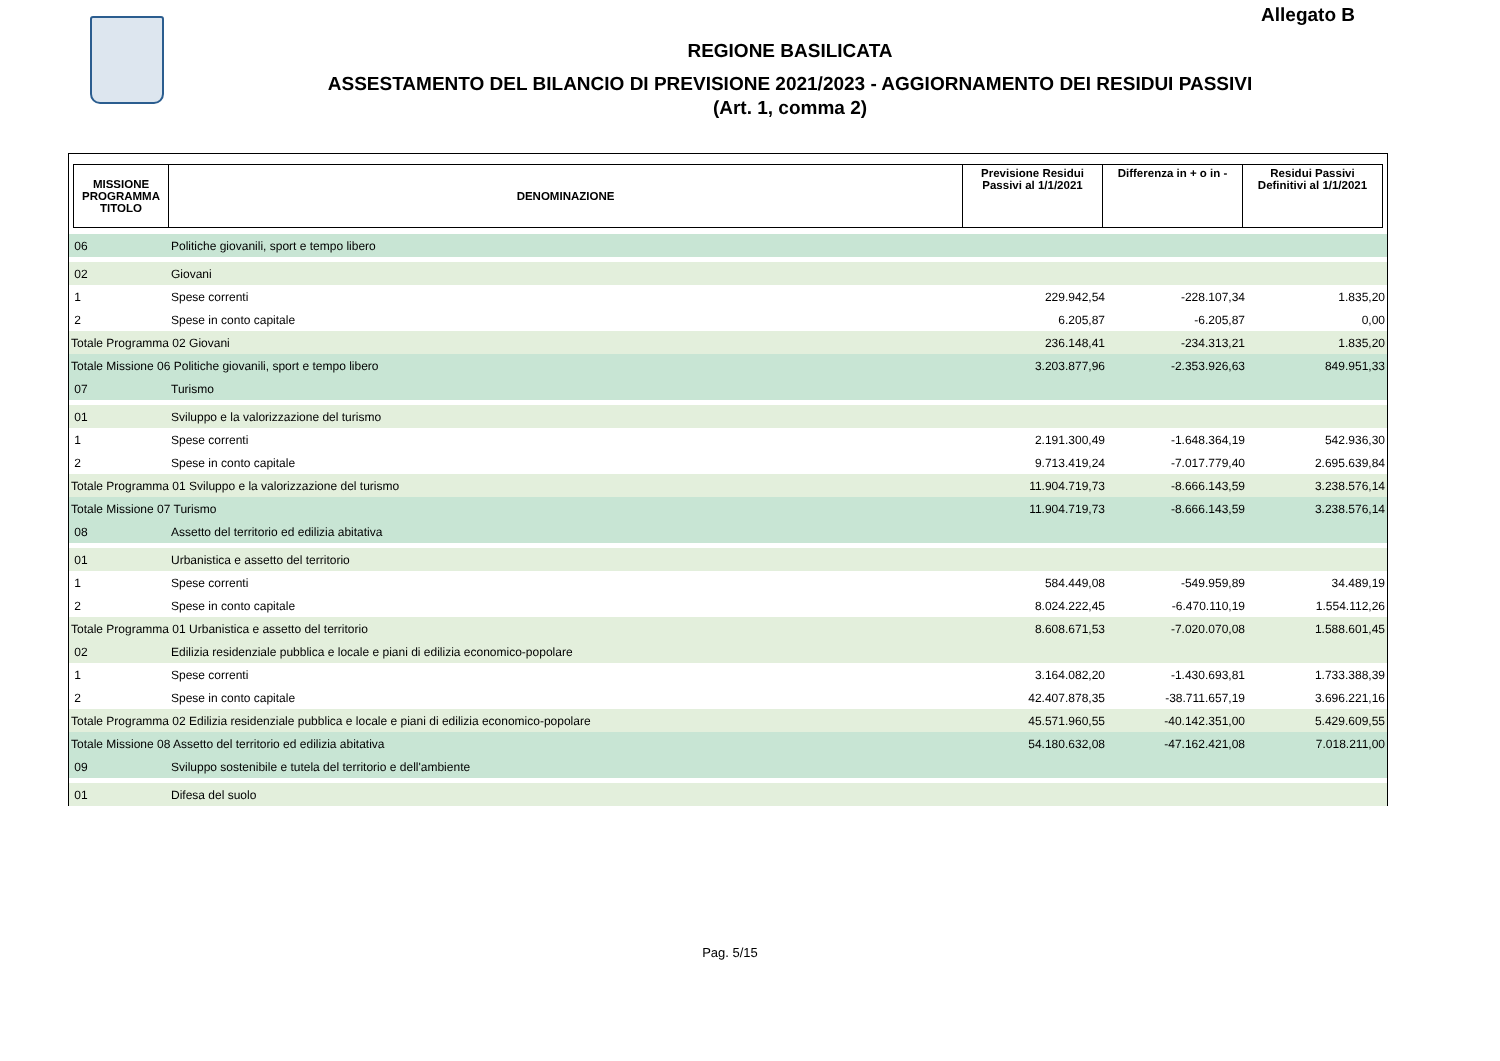Allegato B
REGIONE BASILICATA
ASSESTAMENTO DEL BILANCIO DI PREVISIONE 2021/2023 - AGGIORNAMENTO DEI RESIDUI PASSIVI
(Art. 1, comma 2)
| MISSIONE PROGRAMMA TITOLO | DENOMINAZIONE | Previsione Residui Passivi al 1/1/2021 | Differenza in + o in - | Residui Passivi Definitivi al 1/1/2021 |
| --- | --- | --- | --- | --- |
| 06 | Politiche giovanili, sport e tempo libero | | | |
| 02 | Giovani | | | |
| 1 | Spese correnti | 229.942,54 | -228.107,34 | 1.835,20 |
| 2 | Spese in conto capitale | 6.205,87 | -6.205,87 | 0,00 |
| Totale Programma 02 Giovani | | 236.148,41 | -234.313,21 | 1.835,20 |
| Totale Missione 06 Politiche giovanili, sport e tempo libero | | 3.203.877,96 | -2.353.926,63 | 849.951,33 |
| 07 | Turismo | | | |
| 01 | Sviluppo e la valorizzazione del turismo | | | |
| 1 | Spese correnti | 2.191.300,49 | -1.648.364,19 | 542.936,30 |
| 2 | Spese in conto capitale | 9.713.419,24 | -7.017.779,40 | 2.695.639,84 |
| Totale Programma 01 Sviluppo e la valorizzazione del turismo | | 11.904.719,73 | -8.666.143,59 | 3.238.576,14 |
| Totale Missione 07 Turismo | | 11.904.719,73 | -8.666.143,59 | 3.238.576,14 |
| 08 | Assetto del territorio ed edilizia abitativa | | | |
| 01 | Urbanistica e assetto del territorio | | | |
| 1 | Spese correnti | 584.449,08 | -549.959,89 | 34.489,19 |
| 2 | Spese in conto capitale | 8.024.222,45 | -6.470.110,19 | 1.554.112,26 |
| Totale Programma 01 Urbanistica e assetto del territorio | | 8.608.671,53 | -7.020.070,08 | 1.588.601,45 |
| 02 | Edilizia residenziale pubblica e locale e piani di edilizia economico-popolare | | | |
| 1 | Spese correnti | 3.164.082,20 | -1.430.693,81 | 1.733.388,39 |
| 2 | Spese in conto capitale | 42.407.878,35 | -38.711.657,19 | 3.696.221,16 |
| Totale Programma 02 Edilizia residenziale pubblica e locale e piani di edilizia economico-popolare | | 45.571.960,55 | -40.142.351,00 | 5.429.609,55 |
| Totale Missione 08 Assetto del territorio ed edilizia abitativa | | 54.180.632,08 | -47.162.421,08 | 7.018.211,00 |
| 09 | Sviluppo sostenibile e tutela del territorio e dell'ambiente | | | |
| 01 | Difesa del suolo | | | |
Pag. 5/15